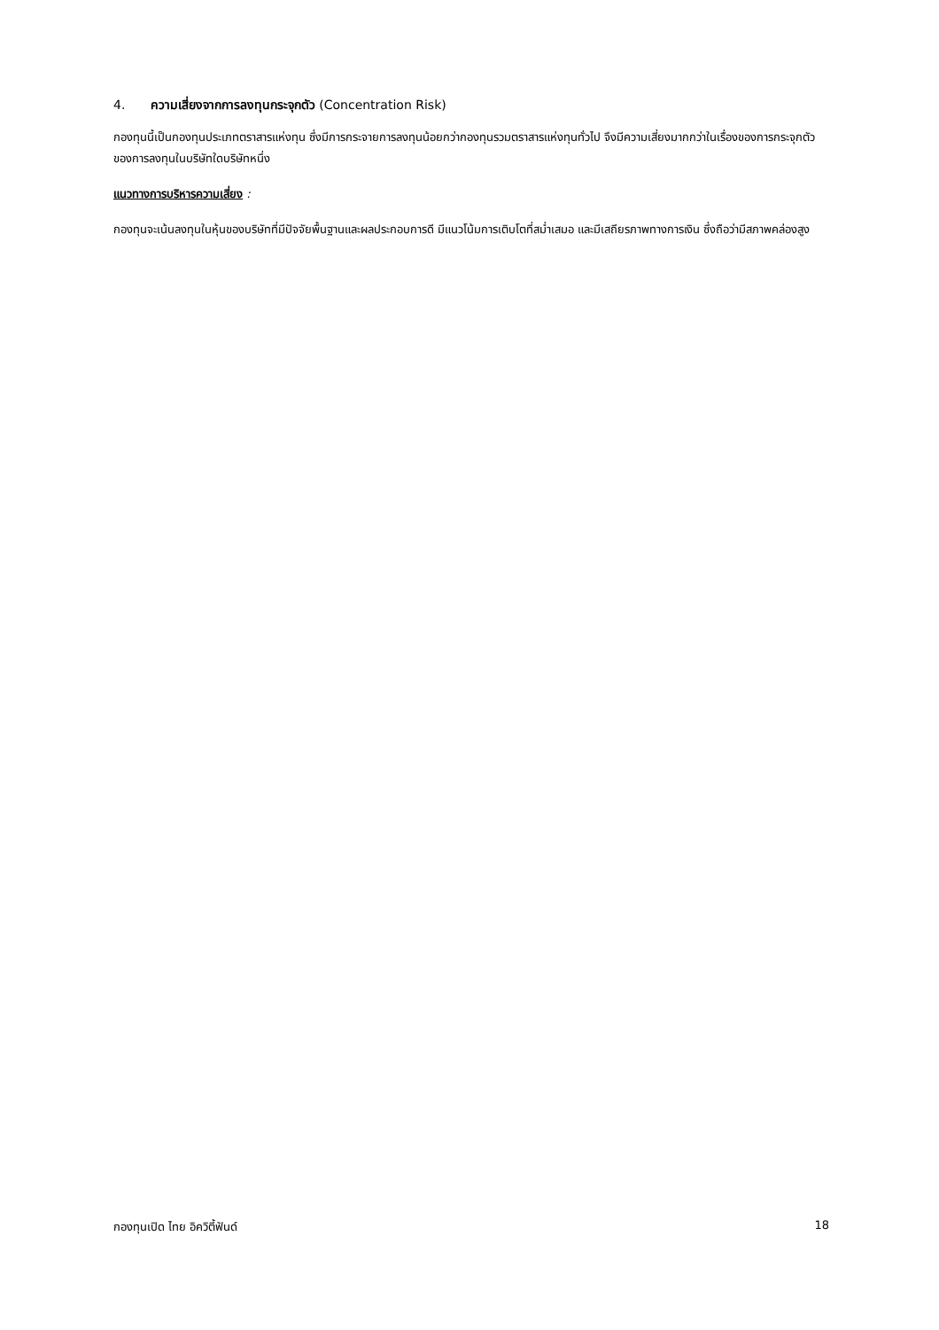4. ความเสี่ยงจากการลงทุนกระจุกตัว (Concentration Risk)
กองทุนนี้เป็นกองทุนประเภทตราสารแห่งทุน ซึ่งมีการกระจายการลงทุนน้อยกว่ากองทุนรวมตราสารแห่งทุนทั่วไป จึงมีความเสี่ยงมากกว่าในเรื่องของการกระจุกตัวของการลงทุนในบริษัทใดบริษัทหนึ่ง
แนวทางการบริหารความเสี่ยง :
กองทุนจะเน้นลงทุนในหุ้นของบริษัทที่มีปัจจัยพื้นฐานและผลประกอบการดี มีแนวโน้มการเติบโตที่สม่ำเสมอ และมีเสถียรภาพทางการเงิน ซึ่งถือว่ามีสภาพคล่องสูง
กองทุนเปิด ไทย อิควิตี้ฟันด์ 18